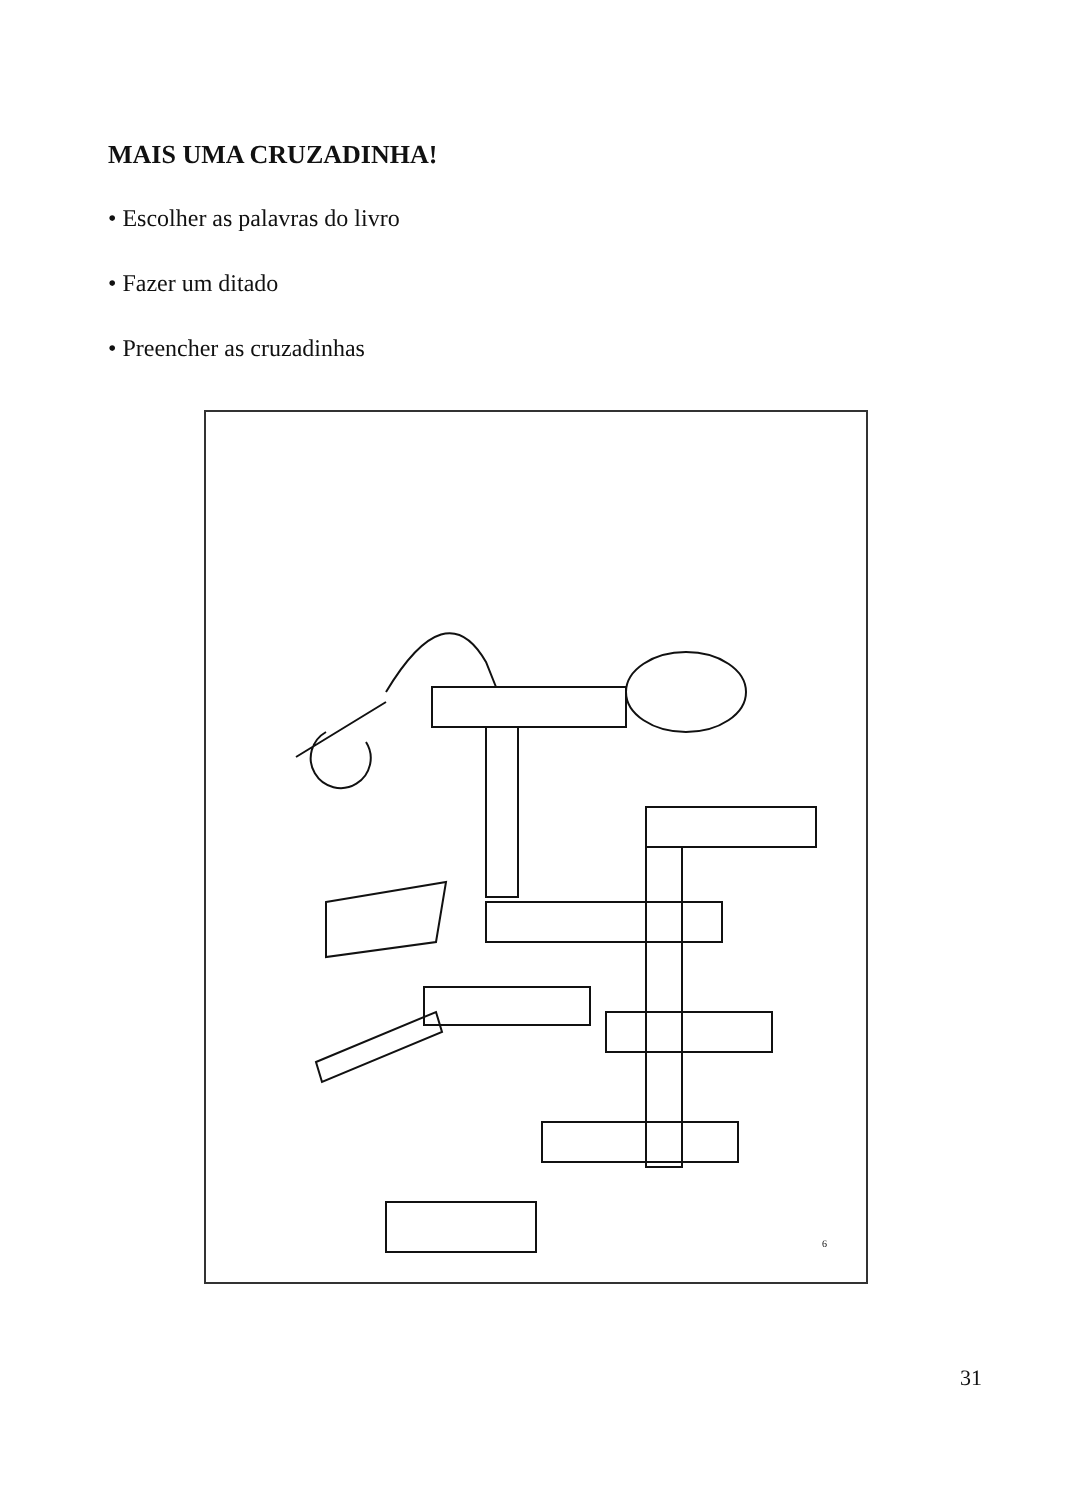MAIS UMA CRUZADINHA!
• Escolher as palavras do livro
• Fazer um ditado
• Preencher as cruzadinhas
6
31